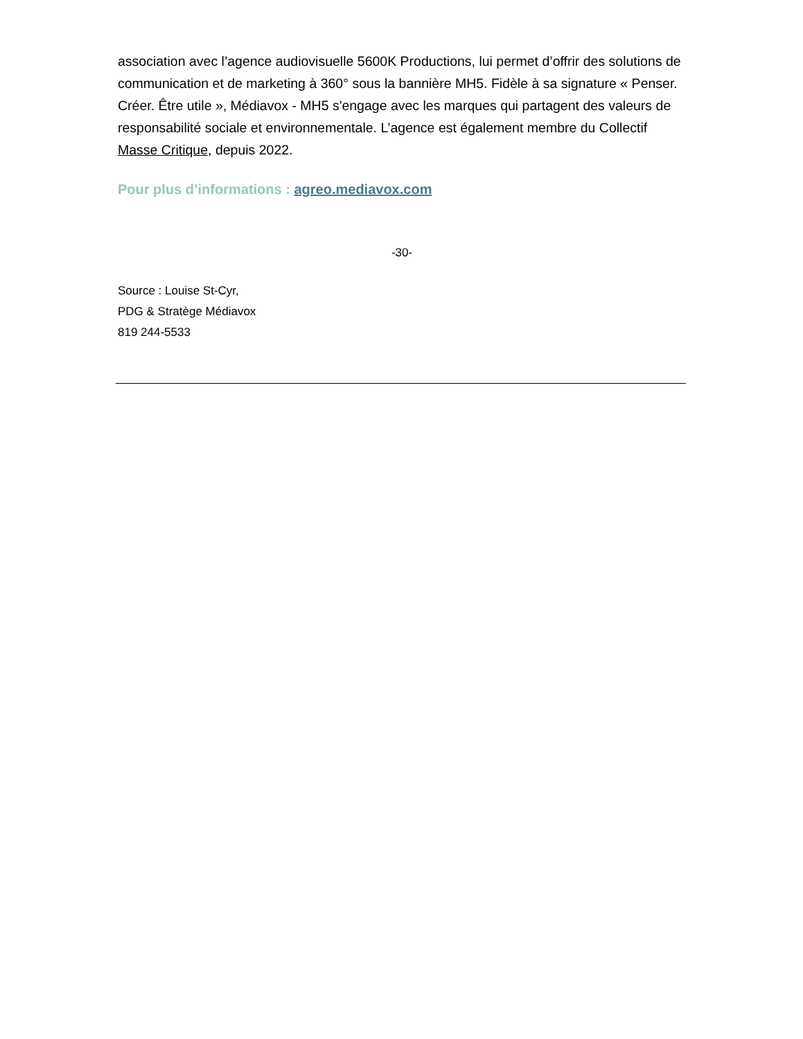association avec l’agence audiovisuelle 5600K Productions, lui permet d’offrir des solutions de communication et de marketing à 360° sous la bannière MH5. Fidèle à sa signature « Penser. Créer. Être utile », Médiavox - MH5 s'engage avec les marques qui partagent des valeurs de responsabilité sociale et environnementale. L’agence est également membre du Collectif Masse Critique, depuis 2022.
Pour plus d’informations : agreo.mediavox.com
-30-
Source : Louise St-Cyr,
PDG & Stratège Médiavox
819 244-5533